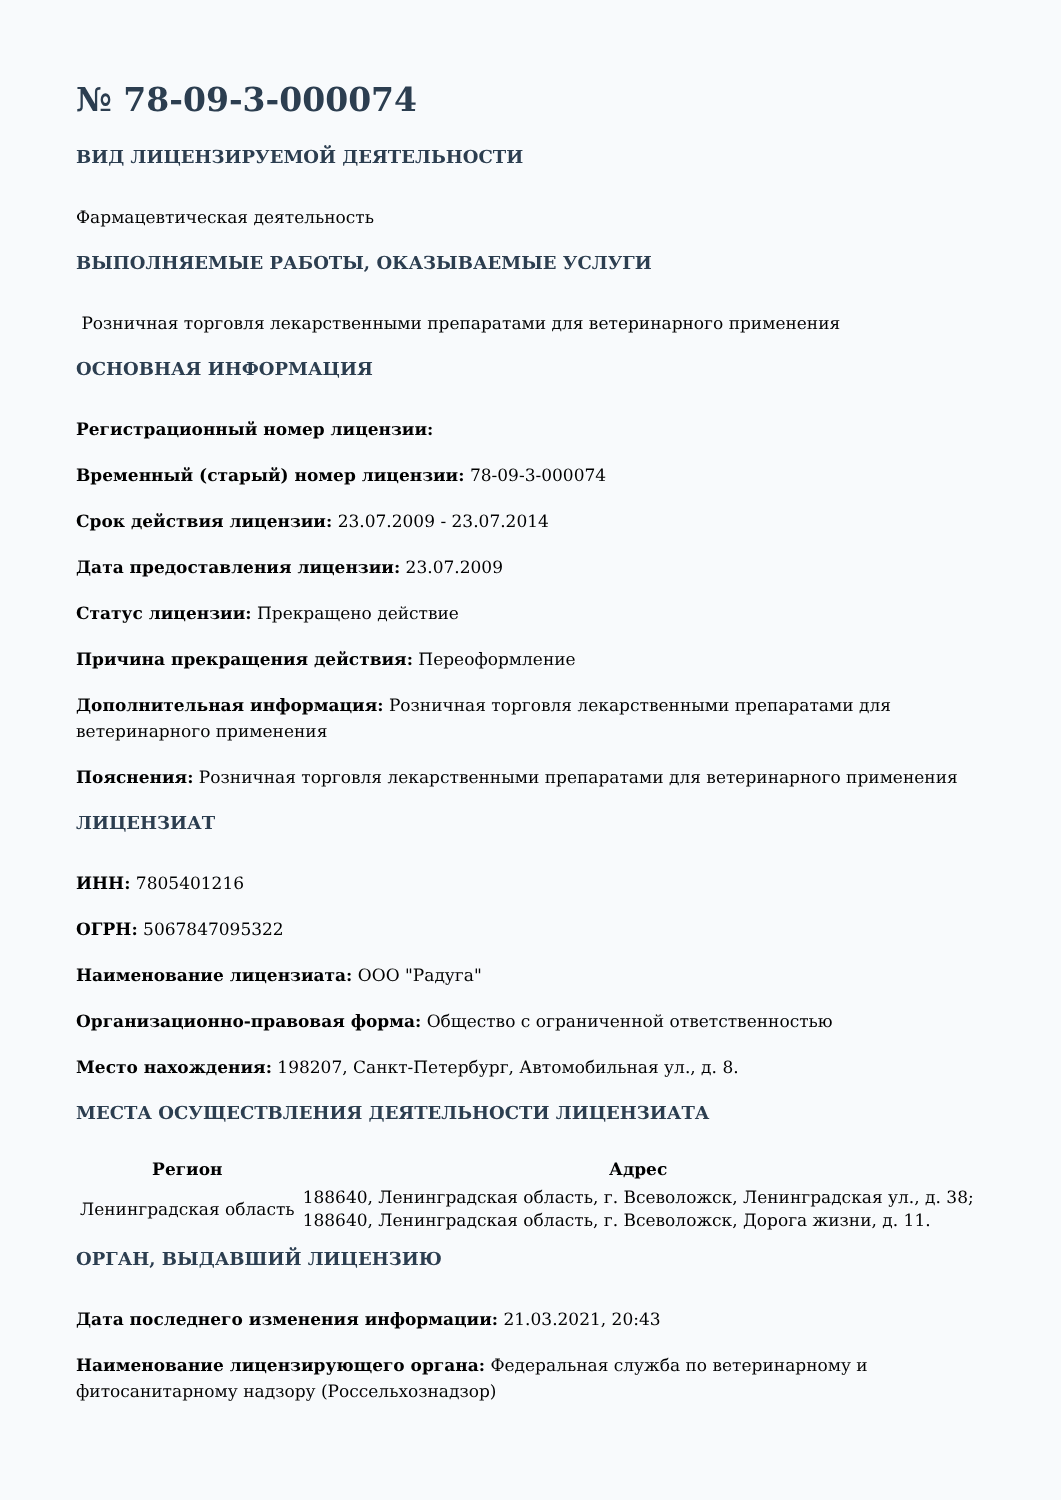№ 78-09-3-000074
ВИД ЛИЦЕНЗИРУЕМОЙ ДЕЯТЕЛЬНОСТИ
Фармацевтическая деятельность
ВЫПОЛНЯЕМЫЕ РАБОТЫ, ОКАЗЫВАЕМЫЕ УСЛУГИ
Розничная торговля лекарственными препаратами для ветеринарного применения
ОСНОВНАЯ ИНФОРМАЦИЯ
Регистрационный номер лицензии:
Временный (старый) номер лицензии: 78-09-3-000074
Срок действия лицензии: 23.07.2009 - 23.07.2014
Дата предоставления лицензии: 23.07.2009
Статус лицензии: Прекращено действие
Причина прекращения действия: Переоформление
Дополнительная информация: Розничная торговля лекарственными препаратами для ветеринарного применения
Пояснения: Розничная торговля лекарственными препаратами для ветеринарного применения
ЛИЦЕНЗИАТ
ИНН: 7805401216
ОГРН: 5067847095322
Наименование лицензиата: ООО "Радуга"
Организационно-правовая форма: Общество с ограниченной ответственностью
Место нахождения: 198207, Санкт-Петербург, Автомобильная ул., д. 8.
МЕСТА ОСУЩЕСТВЛЕНИЯ ДЕЯТЕЛЬНОСТИ ЛИЦЕНЗИАТА
| Регион | Адрес |
| --- | --- |
| Ленинградская область | 188640, Ленинградская область, г. Всеволожск, Ленинградская ул., д. 38; 188640, Ленинградская область, г. Всеволожск, Дорога жизни, д. 11. |
ОРГАН, ВЫДАВШИЙ ЛИЦЕНЗИЮ
Дата последнего изменения информации: 21.03.2021, 20:43
Наименование лицензирующего органа: Федеральная служба по ветеринарному и фитосанитарному надзору (Россельхознадзор)